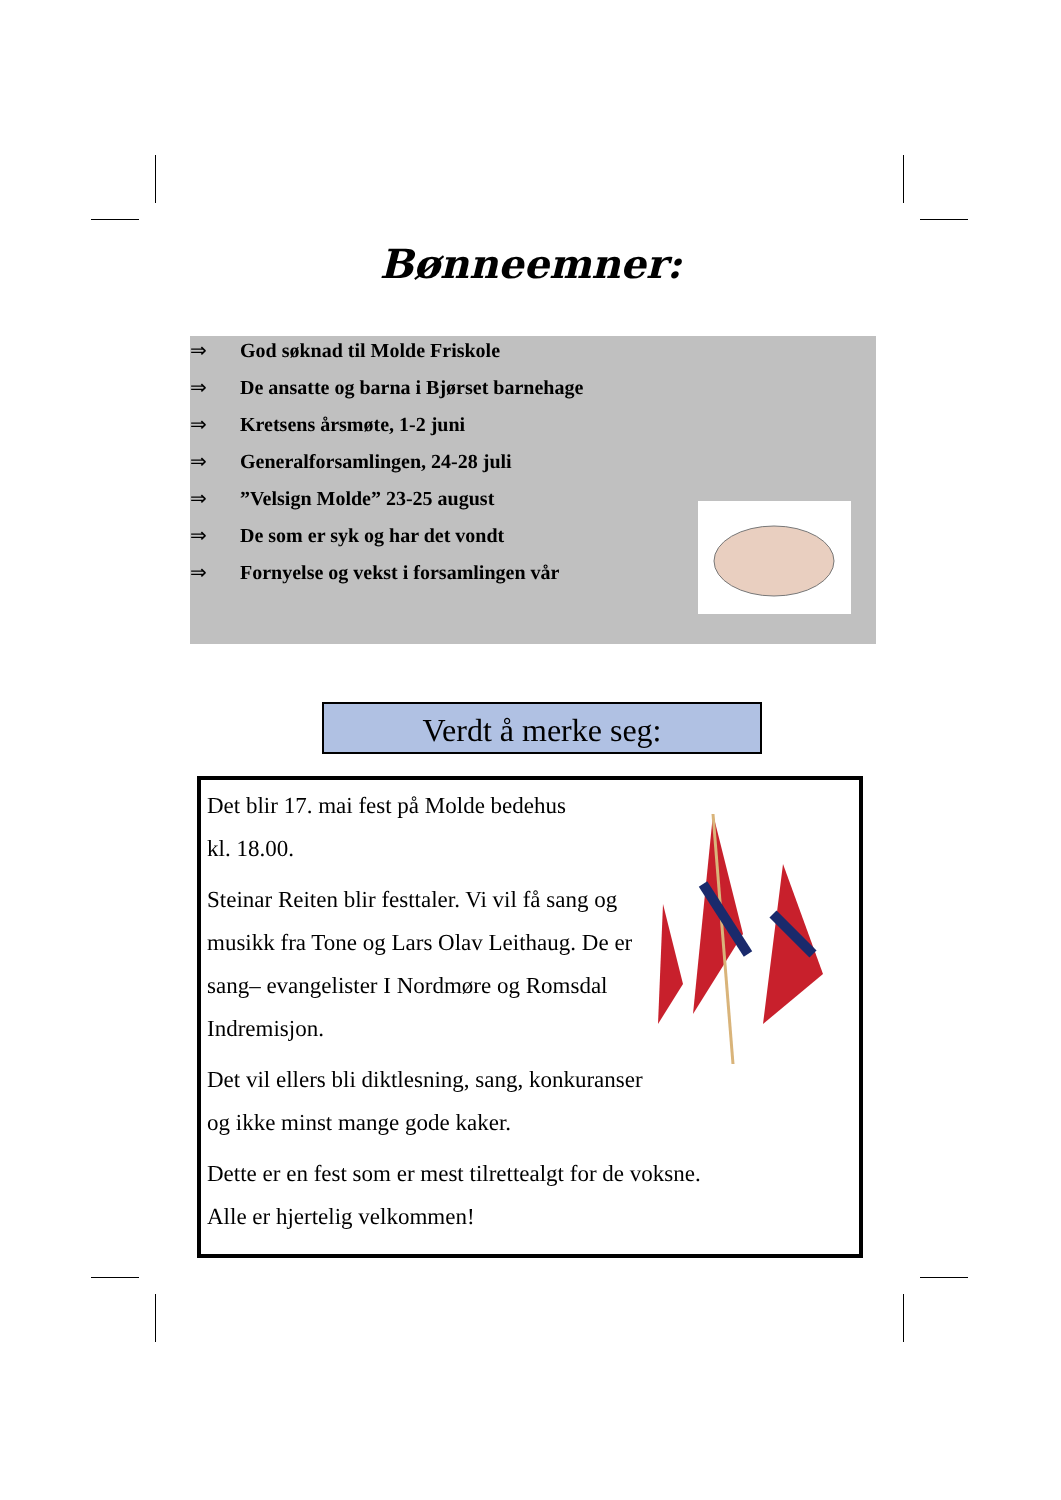Bønneemner:
⇒ God søknad til Molde Friskole
⇒ De ansatte og barna i Bjørset barnehage
⇒ Kretsens årsmøte, 1-2 juni
⇒ Generalforsamlingen, 24-28 juli
⇒”Velsign Molde” 23-25 august
⇒ De som er syk og har det vondt
⇒ Fornyelse og vekst i forsamlingen vår
Verdt å merke seg:
Det blir 17. mai fest på Molde bedehus
kl. 18.00.
Steinar Reiten blir festtaler. Vi vil få sang og musikk fra Tone og Lars Olav Leithaug. De er sang– evangelister I Nordmøre og Romsdal Indremisjon.
Det vil ellers bli diktlesning, sang, konkuranser og ikke minst mange gode kaker.
Dette er en fest som er mest tilrettealgt for de voksne.
Alle er hjertelig velkommen!